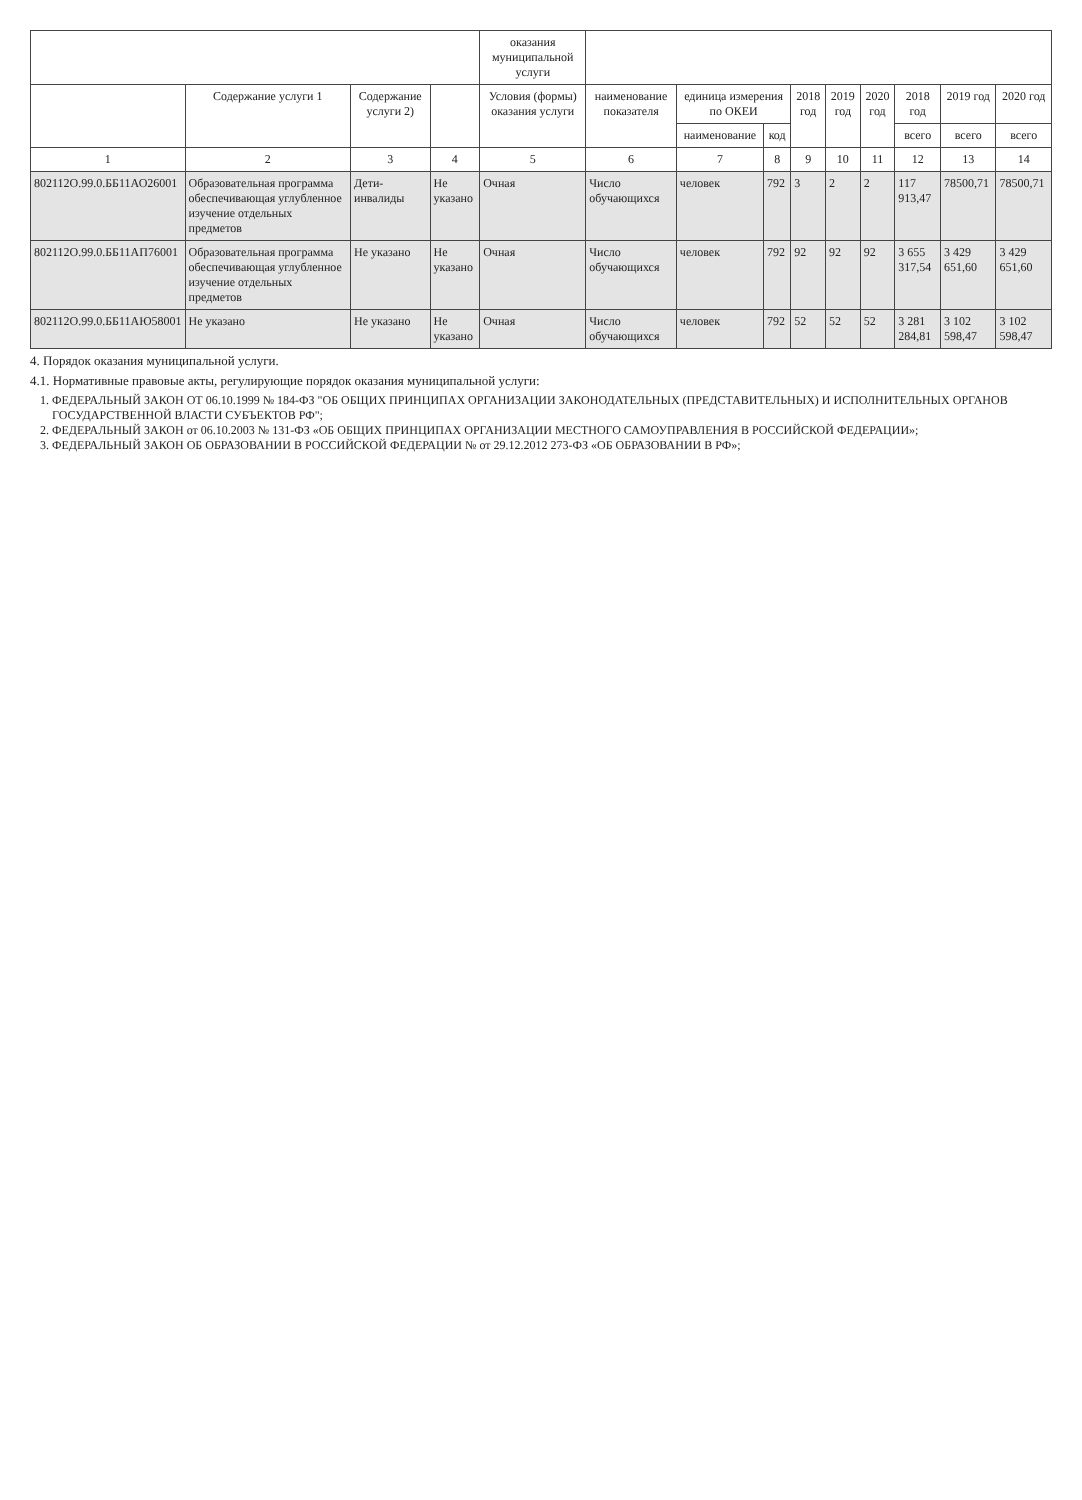| | | | | оказания муниципальной услуги | | | | | | | | | |
| --- | --- | --- | --- | --- | --- | --- | --- | --- | --- | --- | --- | --- | --- |
| | Содержание услуги 1 | Содержание услуги 2) | | Условия (формы) оказания услуги | наименование показателя | единица измерения по ОКЕИ | | 2018 год | 2019 год | 2020 год | 2018 год | 2019 год | 2020 год |
| | | | | | | наименование | код | | | | всего | всего | всего |
| 1 | 2 | 3 | 4 | 5 | 6 | 7 | 8 | 9 | 10 | 11 | 12 | 13 | 14 |
| 802112О.99.0.ББ11АО26001 | Образовательная программа обеспечивающая углубленное изучение отдельных предметов | Дети-инвалиды | Не указано | Очная | Число обучающихся | человек | 792 | 3 | 2 | 2 | 117 913,47 | 78500,71 | 78500,71 |
| 802112О.99.0.ББ11АП76001 | Образовательная программа обеспечивающая углубленное изучение отдельных предметов | Не указано | Не указано | Очная | Число обучающихся | человек | 792 | 92 | 92 | 92 | 3 655 317,54 | 3 429 651,60 | 3 429 651,60 |
| 802112О.99.0.ББ11АЮ58001 | Не указано | Не указано | Не указано | Очная | Число обучающихся | человек | 792 | 52 | 52 | 52 | 3 281 284,81 | 3 102 598,47 | 3 102 598,47 |
4. Порядок оказания муниципальной услуги.
4.1. Нормативные правовые акты, регулирующие порядок оказания муниципальной услуги:
1. ФЕДЕРАЛЬНЫЙ ЗАКОН ОТ 06.10.1999 № 184-ФЗ "ОБ ОБЩИХ ПРИНЦИПАХ ОРГАНИЗАЦИИ ЗАКОНОДАТЕЛЬНЫХ (ПРЕДСТАВИТЕЛЬНЫХ) И ИСПОЛНИТЕЛЬНЫХ ОРГАНОВ ГОСУДАРСТВЕННОЙ ВЛАСТИ СУБЪЕКТОВ РФ";
2. ФЕДЕРАЛЬНЫЙ ЗАКОН от 06.10.2003 № 131-ФЗ «ОБ ОБЩИХ ПРИНЦИПАХ ОРГАНИЗАЦИИ МЕСТНОГО САМОУПРАВЛЕНИЯ В РОССИЙСКОЙ ФЕДЕРАЦИИ»;
3. ФЕДЕРАЛЬНЫЙ ЗАКОН ОБ ОБРАЗОВАНИИ В РОССИЙСКОЙ ФЕДЕРАЦИИ № от 29.12.2012 273-ФЗ «ОБ ОБРАЗОВАНИИ В РФ»;